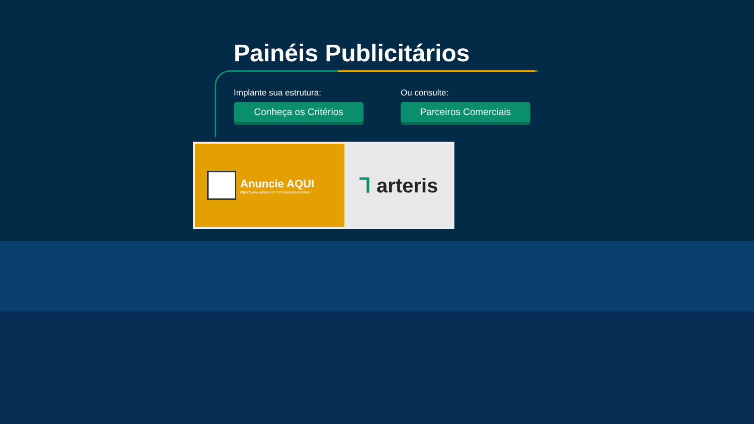Painéis Publicitários
Implante sua estrutura:
Conheça os Critérios
Ou consulte:
Parceiros Comerciais
Anuncie AQUI
https://www.arteris.com.br/faixas-de-dominio/
ᒣ arteris